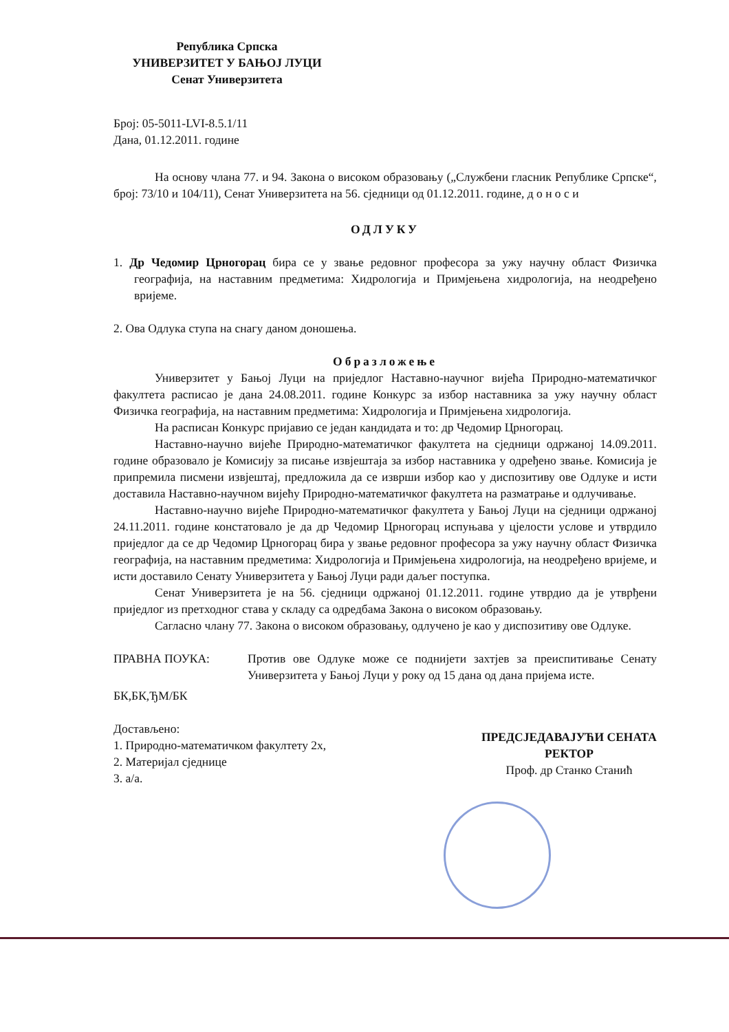Република Српска
УНИВЕРЗИТЕТ У БАЊОЈ ЛУЦИ
Сенат Универзитета
Број: 05-5011-LVI-8.5.1/11
Дана, 01.12.2011. године
На основу члана 77. и 94. Закона о високом образовању („Службени гласник Републике Српске“, број: 73/10 и 104/11), Сенат Универзитета на 56. сједници од 01.12.2011. године, д о н о с и
ОДЛУКУ
1. Др Чедомир Црногорац бира се у звање редовног професора за ужу научну област Физичка географија, на наставним предметима: Хидрологија и Примјењена хидрологија, на неодређено вријеме.
2. Ова Одлука ступа на снагу даном доношења.
Образложење
Универзитет у Бањој Луци на приједлог Наставно-научног вијећа Природно-математичког факултета расписао је дана 24.08.2011. године Конкурс за избор наставника за ужу научну област Физичка географија, на наставним предметима: Хидрологија и Примјењена хидрологија.
На расписан Конкурс пријавио се један кандидата и то: др Чедомир Црногорац.
Наставно-научно вијеће Природно-математичког факултета на сједници одржаној 14.09.2011. године образовало је Комисију за писање извјештаја за избор наставника у одређено звање. Комисија је припремила писмени извјештај, предложила да се изврши избор као у диспозитиву ове Одлуке и исти доставила Наставно-научном вијећу Природно-математичког факултета на разматрање и одлучивање.
Наставно-научно вијеће Природно-математичког факултета у Бањој Луци на сједници одржаној 24.11.2011. године констатовало је да др Чедомир Црногорац испуњава у цјелости услове и утврдило приједлог да се др Чедомир Црногорац бира у звање редовног професора за ужу научну област Физичка географија, на наставним предметима: Хидрологија и Примјењена хидрологија, на неодређено вријеме, и исти доставило Сенату Универзитета у Бањој Луци ради даљег поступка.
Сенат Универзитета је на 56. сједници одржаној 01.12.2011. године утврдио да је утврђени приједлог из претходног става у складу са одредбама Закона о високом образовању.
Сагласно члану 77. Закона о високом образовању, одлучено је као у диспозитиву ове Одлуке.
ПРАВНА ПОУКА: Против ове Одлуке може се поднијети захтјев за преиспитивање Сенату Универзитета у Бањој Луци у року од 15 дана од дана пријема исте.
БК,БК,ЂМ/БК
Достављено:
1. Природно-математичком факултету 2х,
2. Материјал сједнице
3. а/а.
ПРЕДСЈЕДАВАЈУЋИ СЕНАТА
РЕКТОР
Проф. др Станко Станић